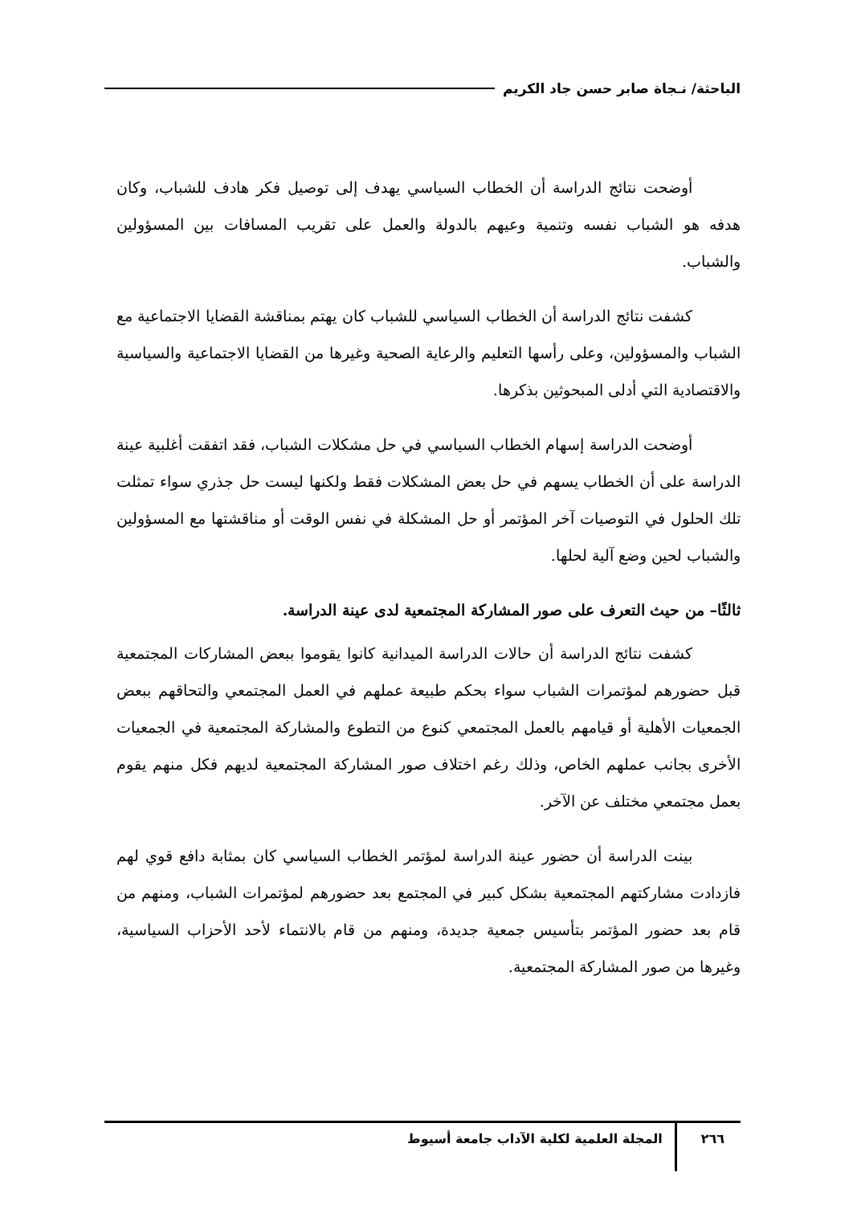الباحثة/ نـجاة صابر حسن جاد الكريم
أوضحت نتائج الدراسة أن الخطاب السياسي يهدف إلى توصيل فكر هادف للشباب، وكان هدفه هو الشباب نفسه وتنمية وعيهم بالدولة والعمل على تقريب المسافات بين المسؤولين والشباب.
كشفت نتائج الدراسة أن الخطاب السياسي للشباب كان يهتم بمناقشة القضايا الاجتماعية مع الشباب والمسؤولين، وعلى رأسها التعليم والرعاية الصحية وغيرها من القضايا الاجتماعية والسياسية والاقتصادية التي أدلى المبحوثين بذكرها.
أوضحت الدراسة إسهام الخطاب السياسي في حل مشكلات الشباب، فقد اتفقت أغلبية عينة الدراسة على أن الخطاب يسهم في حل بعض المشكلات فقط ولكنها ليست حل جذري سواء تمثلت تلك الحلول في التوصيات آخر المؤتمر أو حل المشكلة في نفس الوقت أو مناقشتها مع المسؤولين والشباب لحين وضع آلية لحلها.
ثالثًا– من حيث التعرف على صور المشاركة المجتمعية لدى عينة الدراسة.
كشفت نتائج الدراسة أن حالات الدراسة الميدانية كانوا يقوموا ببعض المشاركات المجتمعية قبل حضورهم لمؤتمرات الشباب سواء بحكم طبيعة عملهم في العمل المجتمعي والتحاقهم ببعض الجمعيات الأهلية أو قيامهم بالعمل المجتمعي كنوع من التطوع والمشاركة المجتمعية في الجمعيات الأخرى بجانب عملهم الخاص، وذلك رغم اختلاف صور المشاركة المجتمعية لديهم فكل منهم يقوم بعمل مجتمعي مختلف عن الآخر.
بينت الدراسة أن حضور عينة الدراسة لمؤتمر الخطاب السياسي كان بمثابة دافع قوي لهم فازدادت مشاركتهم المجتمعية بشكل كبير في المجتمع بعد حضورهم لمؤتمرات الشباب، ومنهم من قام بعد حضور المؤتمر بتأسيس جمعية جديدة، ومنهم من قام بالانتماء لأحد الأحزاب السياسية، وغيرها من صور المشاركة المجتمعية.
٢٦٦ المجلة العلمية لكلية الآداب جامعة أسيوط